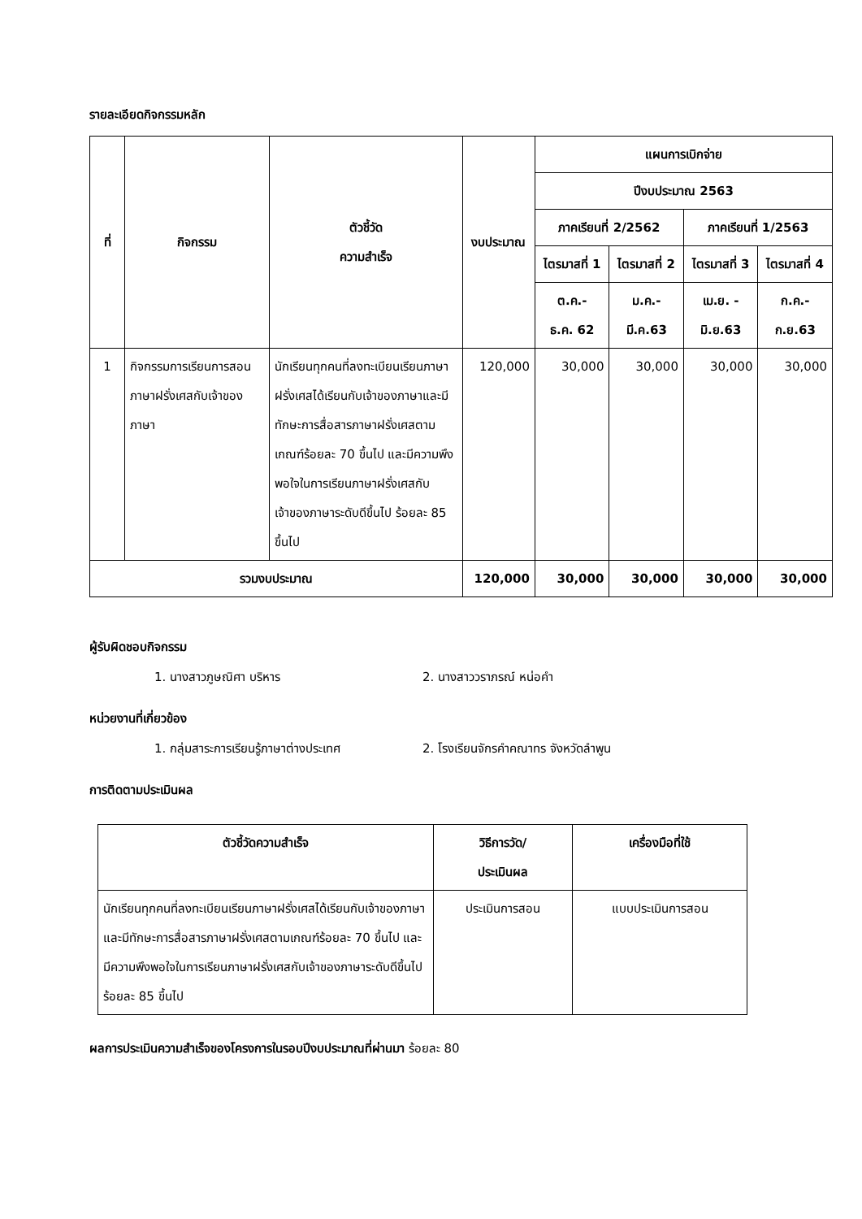รายละเอียดกิจกรรมหลัก
| ที่ | กิจกรรม | ตัวชี้วัด ความสำเร็จ | งบประมาณ | แผนการเบิกจ่าย | | | |
| --- | --- | --- | --- | --- | --- | --- | --- |
| | | | | ปีงบประมาณ 2563 | | | |
| | | | | ภาคเรียนที่ 2/2562 | | ภาคเรียนที่ 1/2563 | |
| | | | | ไตรมาสที่ 1 | ไตรมาสที่ 2 | ไตรมาสที่ 3 | ไตรมาสที่ 4 |
| | | | | ต.ค.- ธ.ค. 62 | ม.ค.- มี.ค.63 | เม.ย. - มิ.ย.63 | ก.ค.- ก.ย.63 |
| 1 | กิจกรรมการเรียนการสอนภาษาฝรั่งเศสกับเจ้าของภาษา | นักเรียนทุกคนที่ลงทะเบียนเรียนภาษาฝรั่งเศสได้เรียนกับเจ้าของภาษาและมีทักษะการสื่อสารภาษาฝรั่งเศสตามเกณฑ์ร้อยละ 70 ขึ้นไป และมีความพึงพอใจในการเรียนภาษาฝรั่งเศสกับเจ้าของภาษาระดับดีขึ้นไป ร้อยละ 85 ขึ้นไป | 120,000 | 30,000 | 30,000 | 30,000 | 30,000 |
| รวมงบประมาณ | | | 120,000 | 30,000 | 30,000 | 30,000 | 30,000 |
ผู้รับผิดชอบกิจกรรม
1. นางสาวภูษณิศา บริหาร 2. นางสาววราภรณ์ หน่อคำ
หน่วยงานที่เกี่ยวข้อง
1. กลุ่มสาระการเรียนรู้ภาษาต่างประเทศ
2. โรงเรียนจักรคำคณาทร จังหวัดลำพูน
การติดตามประเมินผล
| ตัวชี้วัดความสำเร็จ | วิธีการวัด/ ประเมินผล | เครื่องมือที่ใช้ |
| --- | --- | --- |
| นักเรียนทุกคนที่ลงทะเบียนเรียนภาษาฝรั่งเศสได้เรียนกับเจ้าของภาษาและมีทักษะการสื่อสารภาษาฝรั่งเศสตามเกณฑ์ร้อยละ 70 ขึ้นไป และมีความพึงพอใจในการเรียนภาษาฝรั่งเศสกับเจ้าของภาษาระดับดีขึ้นไป ร้อยละ 85 ขึ้นไป | ประเมินการสอน | แบบประเมินการสอน |
ผลการประเมินความสำเร็จของโครงการในรอบปีงบประมาณที่ผ่านมา ร้อยละ 80